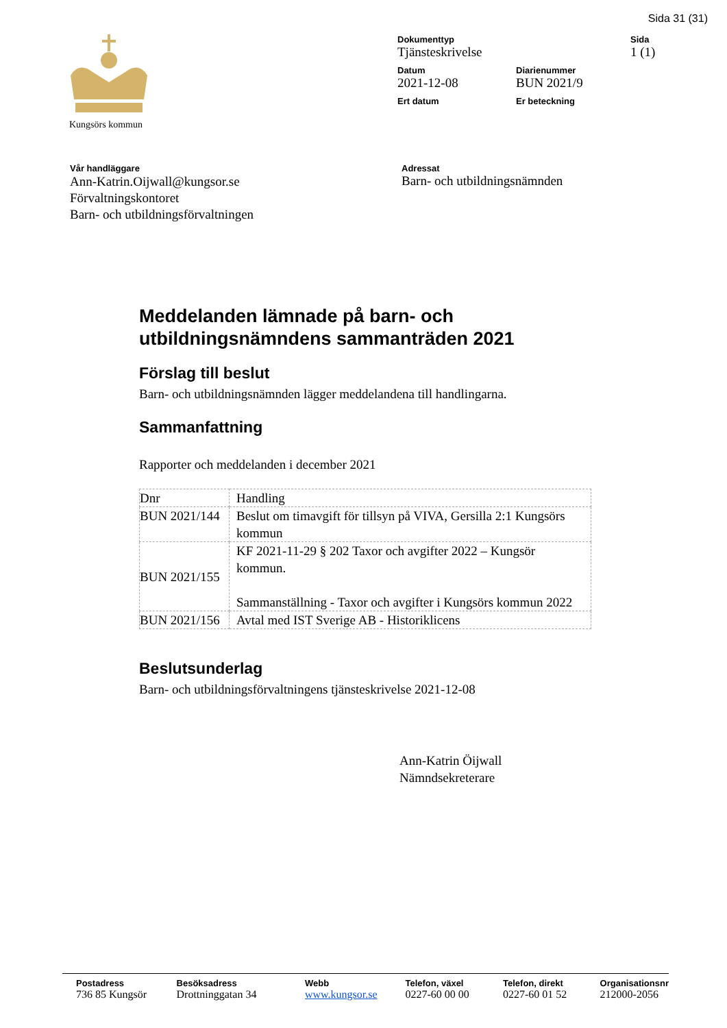Sida 31 (31)
Kungsörs kommun Dokumenttyp
Tjänsteskrivelse
Sida
1 (1)
Datum
2021-12-08
Diarienummer
BUN 2021/9
Ert datum Er beteckning
Vår handläggare
Ann-Katrin.Oijwall@kungsor.se
Förvaltningskontoret
Barn- och utbildningsförvaltningen
Adressat
Barn- och utbildningsnämnden
Meddelanden lämnade på barn- och utbildningsnämndens sammanträden 2021
Förslag till beslut
Barn- och utbildningsnämnden lägger meddelandena till handlingarna.
Sammanfattning
Rapporter och meddelanden i december 2021
| Dnr | Handling |
| BUN 2021/144 | Beslut om timavgift för tillsyn på VIVA, Gersilla 2:1 Kungsörs kommun |
| BUN 2021/155 | KF 2021-11-29 § 202 Taxor och avgifter 2022 – Kungsör kommun. Sammanställning - Taxor och avgifter i Kungsörs kommun 2022 |
| BUN 2021/156 | Avtal med IST Sverige AB - Historiklicens |
Beslutsunderlag
Barn- och utbildningsförvaltningens tjänsteskrivelse 2021-12-08
Ann-Katrin Öijwall
Nämndsekreterare
Postadress
736 85 Kungsör
Besöksadress
Drottninggatan 34
Webb
www.kungsor.se
Telefon, växel
0227-60 00 00
Telefon, direkt
0227-60 01 52
Organisationsnr
212000-2056